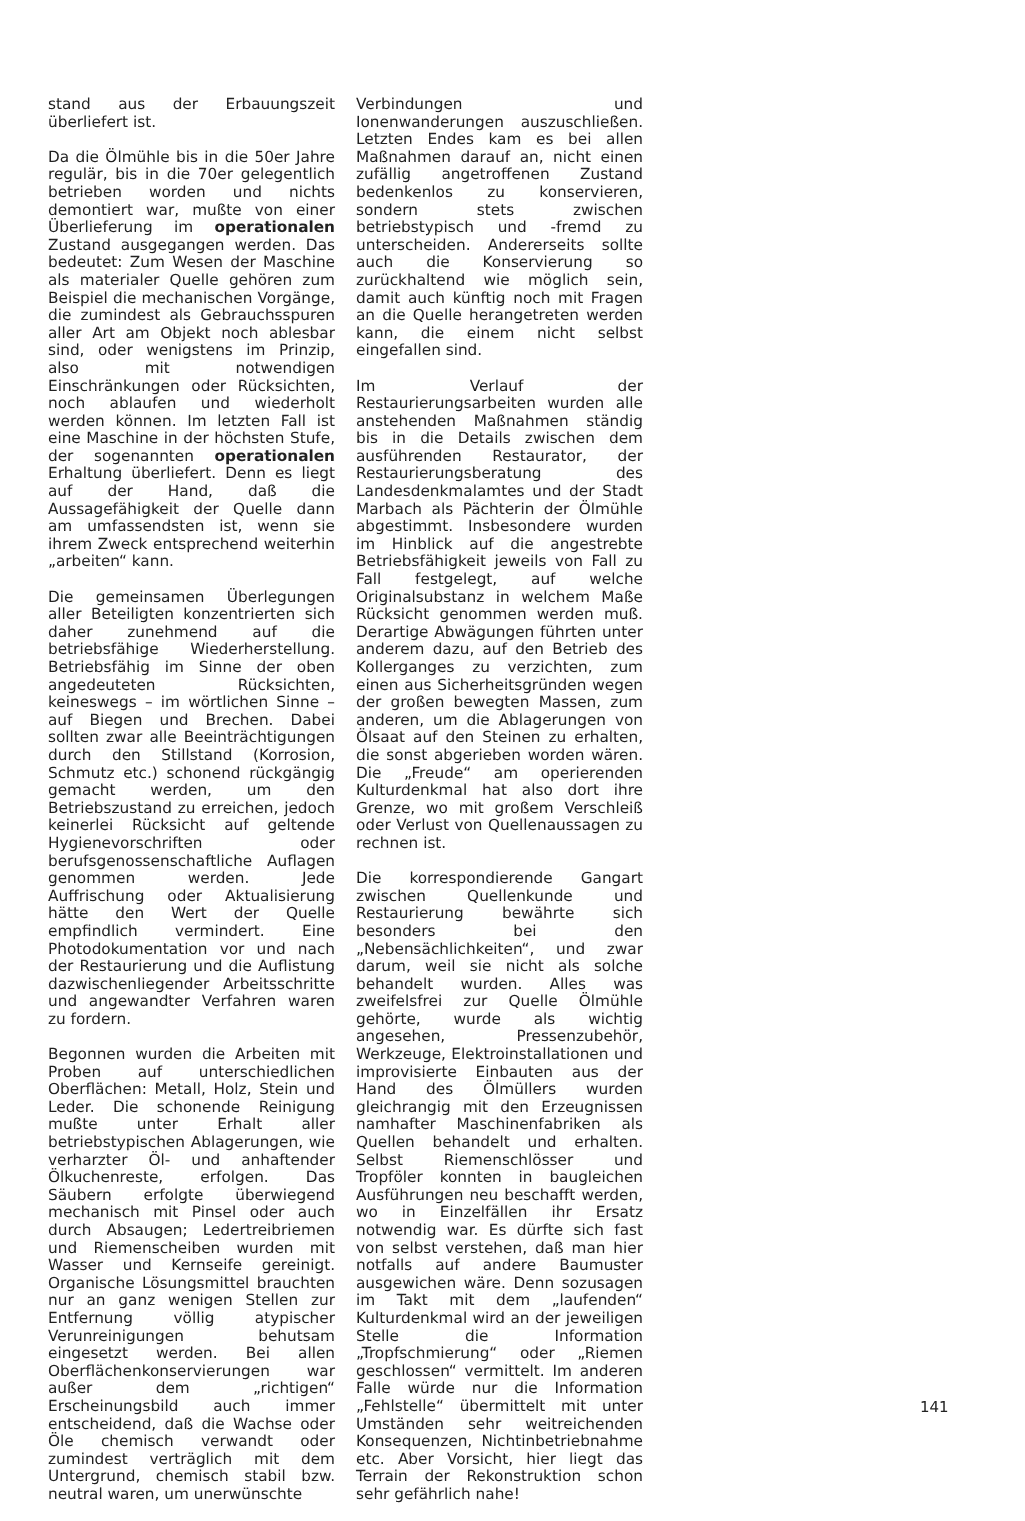stand aus der Erbauungszeit überliefert ist.
Da die Ölmühle bis in die 50er Jahre regulär, bis in die 70er gelegentlich betrieben worden und nichts demontiert war, mußte von einer Überlieferung im operationalen Zustand ausgegangen werden. Das bedeutet: Zum Wesen der Maschine als materialer Quelle gehören zum Beispiel die mechanischen Vorgänge, die zumindest als Gebrauchsspuren aller Art am Objekt noch ablesbar sind, oder wenigstens im Prinzip, also mit notwendigen Einschränkungen oder Rücksichten, noch ablaufen und wiederholt werden können. Im letzten Fall ist eine Maschine in der höchsten Stufe, der sogenannten operationalen Erhaltung überliefert. Denn es liegt auf der Hand, daß die Aussagefähigkeit der Quelle dann am umfassendsten ist, wenn sie ihrem Zweck entsprechend weiterhin „arbeiten“ kann.
Die gemeinsamen Überlegungen aller Beteiligten konzentrierten sich daher zunehmend auf die betriebsfähige Wiederherstellung. Betriebsfähig im Sinne der oben angedeuteten Rücksichten, keineswegs – im wörtlichen Sinne – auf Biegen und Brechen. Dabei sollten zwar alle Beeinträchtigungen durch den Stillstand (Korrosion, Schmutz etc.) schonend rückgängig gemacht werden, um den Betriebszustand zu erreichen, jedoch keinerlei Rücksicht auf geltende Hygienevorschriften oder berufsgenossenschaftliche Auflagen genommen werden. Jede Auffrischung oder Aktualisierung hätte den Wert der Quelle empfindlich vermindert. Eine Photodokumentation vor und nach der Restaurierung und die Auflistung dazwischenliegender Arbeitsschritte und angewandter Verfahren waren zu fordern.
Begonnen wurden die Arbeiten mit Proben auf unterschiedlichen Oberflächen: Metall, Holz, Stein und Leder. Die schonende Reinigung mußte unter Erhalt aller betriebstypischen Ablagerungen, wie verharzter Öl- und anhaftender Ölkuchenreste, erfolgen. Das Säubern erfolgte überwiegend mechanisch mit Pinsel oder auch durch Absaugen; Ledertreibriemen und Riemenscheiben wurden mit Wasser und Kernseife gereinigt. Organische Lösungsmittel brauchten nur an ganz wenigen Stellen zur Entfernung völlig atypischer Verunreinigungen behutsam eingesetzt werden. Bei allen Oberflächenkonservierungen war außer dem „richtigen“ Erscheinungsbild auch immer entscheidend, daß die Wachse oder Öle chemisch verwandt oder zumindest verträglich mit dem Untergrund, chemisch stabil bzw. neutral waren, um unerwünschte
Verbindungen und Ionenwanderungen auszuschließen. Letzten Endes kam es bei allen Maßnahmen darauf an, nicht einen zufällig angetroffenen Zustand bedenkenlos zu konservieren, sondern stets zwischen betriebstypisch und -fremd zu unterscheiden. Andererseits sollte auch die Konservierung so zurückhaltend wie möglich sein, damit auch künftig noch mit Fragen an die Quelle herangetreten werden kann, die einem nicht selbst eingefallen sind.
Im Verlauf der Restaurierungsarbeiten wurden alle anstehenden Maßnahmen ständig bis in die Details zwischen dem ausführenden Restaurator, der Restaurierungsberatung des Landesdenkmalamtes und der Stadt Marbach als Pächterin der Ölmühle abgestimmt. Insbesondere wurden im Hinblick auf die angestrebte Betriebsfähigkeit jeweils von Fall zu Fall festgelegt, auf welche Originalsubstanz in welchem Maße Rücksicht genommen werden muß. Derartige Abwägungen führten unter anderem dazu, auf den Betrieb des Kollerganges zu verzichten, zum einen aus Sicherheitsgründen wegen der großen bewegten Massen, zum anderen, um die Ablagerungen von Ölsaat auf den Steinen zu erhalten, die sonst abgerieben worden wären. Die „Freude“ am operierenden Kulturdenkmal hat also dort ihre Grenze, wo mit großem Verschleiß oder Verlust von Quellenaussagen zu rechnen ist.
Die korrespondierende Gangart zwischen Quellenkunde und Restaurierung bewährte sich besonders bei den „Nebensächlichkeiten“, und zwar darum, weil sie nicht als solche behandelt wurden. Alles was zweifelsfrei zur Quelle Ölmühle gehörte, wurde als wichtig angesehen, Pressenzubehör, Werkzeuge, Elektroinstallationen und improvisierte Einbauten aus der Hand des Ölmüllers wurden gleichrangig mit den Erzeugnissen namhafter Maschinenfabriken als Quellen behandelt und erhalten. Selbst Riemenschlösser und Tropföler konnten in baugleichen Ausführungen neu beschafft werden, wo in Einzelfällen ihr Ersatz notwendig war. Es dürfte sich fast von selbst verstehen, daß man hier notfalls auf andere Baumuster ausgewichen wäre. Denn sozusagen im Takt mit dem „laufenden“ Kulturdenkmal wird an der jeweiligen Stelle die Information „Tropfschmierung“ oder „Riemen geschlossen“ vermittelt. Im anderen Falle würde nur die Information „Fehlstelle“ übermittelt mit unter Umständen sehr weitreichenden Konsequenzen, Nichtinbetriebnahme etc. Aber Vorsicht, hier liegt das Terrain der Rekonstruktion schon sehr gefährlich nahe!
141